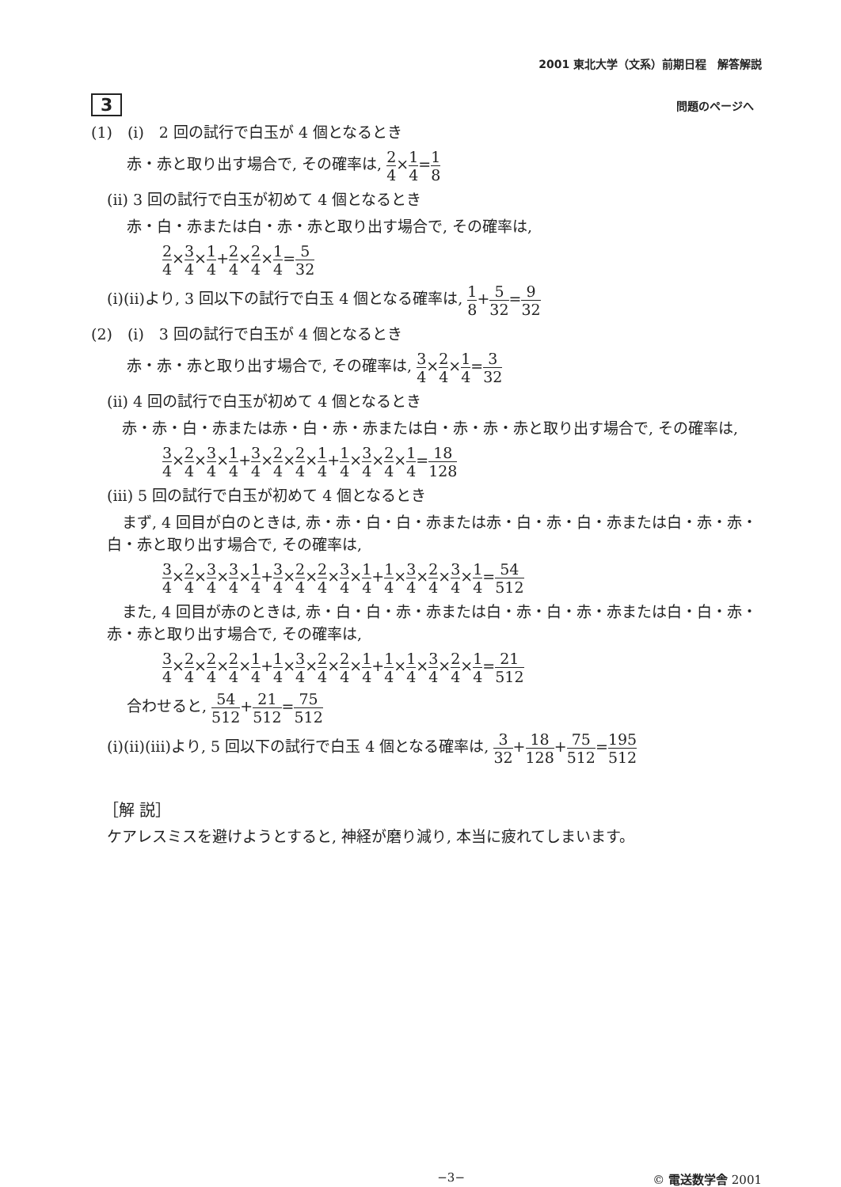2001 東北大学（文系）前期日程　解答解説
3 問題のページへ
(1)　(i)　2 回の試行で白玉が 4 個となるとき
赤・赤と取り出す場合で, その確率は, 2 4×1 4=1 8
(ii) 3 回の試行で白玉が初めて 4 個となるとき
赤・白・赤または白・赤・赤と取り出す場合で, その確率は,
2 4×3 4×1 4+2 4×2 4×1 4=5 32
(i)(ii)より, 3 回以下の試行で白玉 4 個となる確率は, 1 8+5 32=9 32
(2)　(i)　3 回の試行で白玉が 4 個となるとき
赤・赤・赤と取り出す場合で, その確率は, 3 4×2 4×1 4=3 32
(ii) 4 回の試行で白玉が初めて 4 個となるとき
　赤・赤・白・赤または赤・白・赤・赤または白・赤・赤・赤と取り出す場合で, その確率は,
3 4×2 4×3 4×1 4+3 4×2 4×2 4×1 4+1 4×3 4×2 4×1 4=18 128
(iii) 5 回の試行で白玉が初めて 4 個となるとき
　まず, 4 回目が白のときは, 赤・赤・白・白・赤または赤・白・赤・白・赤または白・赤・赤・白・赤と取り出す場合で, その確率は,
3 4×2 4×3 4×3 4×1 4+3 4×2 4×2 4×3 4×1 4+1 4×3 4×2 4×3 4×1 4=54 512
　また, 4 回目が赤のときは, 赤・白・白・赤・赤または白・赤・白・赤・赤または白・白・赤・赤・赤と取り出す場合で, その確率は,
3 4×2 4×2 4×2 4×1 4+1 4×3 4×2 4×2 4×1 4+1 4×1 4×3 4×2 4×1 4=21 512
合わせると, 54 512+21 512=75 512
(i)(ii)(iii)より, 5 回以下の試行で白玉 4 個となる確率は, 3 32+18 128+75 512=195 512
［解 説］
ケアレスミスを避けようとすると, 神経が磨り減り, 本当に疲れてしまいます。
−3− © 電送数学舎 2001